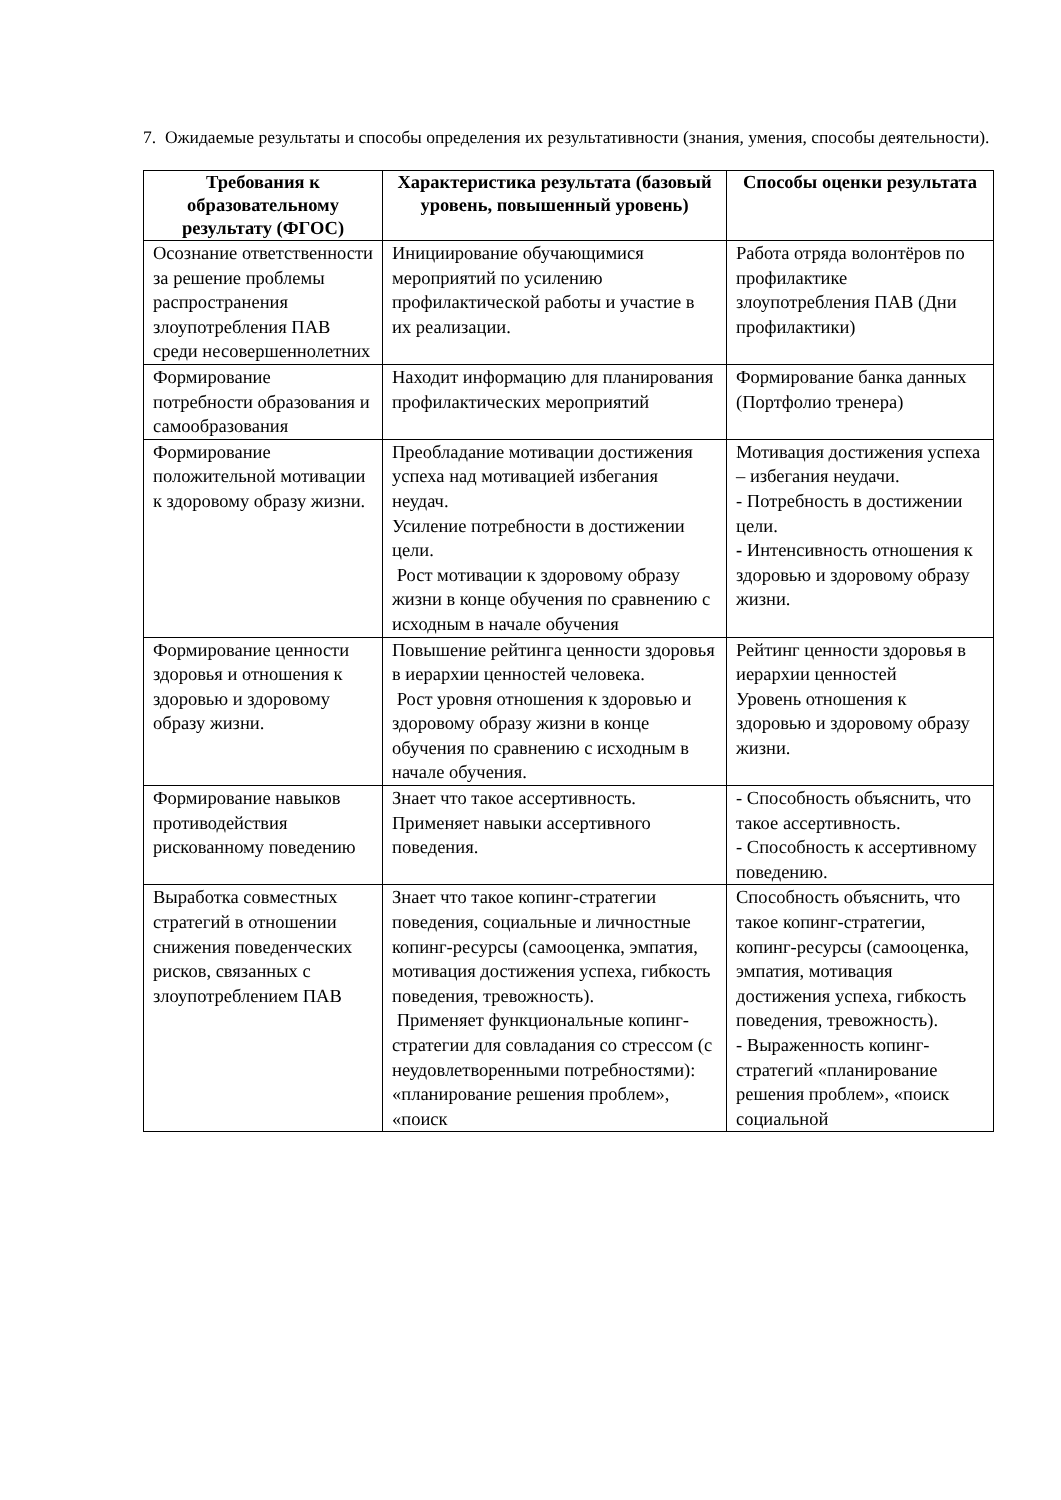7. Ожидаемые результаты и способы определения их результативности (знания, умения, способы деятельности).
| Требования к образовательному результату (ФГОС) | Характеристика результата (базовый уровень, повышенный уровень) | Способы оценки результата |
| --- | --- | --- |
| Осознание ответственности за решение проблемы распространения злоупотребления ПАВ среди несовершеннолетних | Инициирование обучающимися мероприятий по усилению профилактической работы и участие в их реализации. | Работа отряда волонтёров по профилактике злоупотребления ПАВ (Дни профилактики) |
| Формирование потребности образования и самообразования | Находит информацию для планирования профилактических мероприятий | Формирование банка данных (Портфолио тренера) |
| Формирование положительной мотивации к здоровому образу жизни. | Преобладание мотивации достижения успеха над мотивацией избегания неудач. Усиление потребности в достижении цели. Рост мотивации к здоровому образу жизни в конце обучения по сравнению с исходным в начале обучения | Мотивация достижения успеха – избегания неудачи. - Потребность в достижении цели. - Интенсивность отношения к здоровью и здоровому образу жизни. |
| Формирование ценности здоровья и отношения к здоровью и здоровому образу жизни. | Повышение рейтинга ценности здоровья в иерархии ценностей человека. Рост уровня отношения к здоровью и здоровому образу жизни в конце обучения по сравнению с исходным в начале обучения. | Рейтинг ценности здоровья в иерархии ценностей Уровень отношения к здоровью и здоровому образу жизни. |
| Формирование навыков противодействия рискованному поведению | Знает что такое ассертивность. Применяет навыки ассертивного поведения. | - Способность объяснить, что такое ассертивность. - Способность к ассертивному поведению. |
| Выработка совместных стратегий в отношении снижения поведенческих рисков, связанных с злоупотреблением ПАВ | Знает что такое копинг-стратегии поведения, социальные и личностные копинг-ресурсы (самооценка, эмпатия, мотивация достижения успеха, гибкость поведения, тревожность). Применяет функциональные копинг-стратегии для совладания со стрессом (с неудовлетворенными потребностями): «планирование решения проблем», «поиск | Способность объяснить, что такое копинг-стратегии, копинг-ресурсы (самооценка, эмпатия, мотивация достижения успеха, гибкость поведения, тревожность). - Выраженность копинг-стратегий «планирование решения проблем», «поиск социальной |